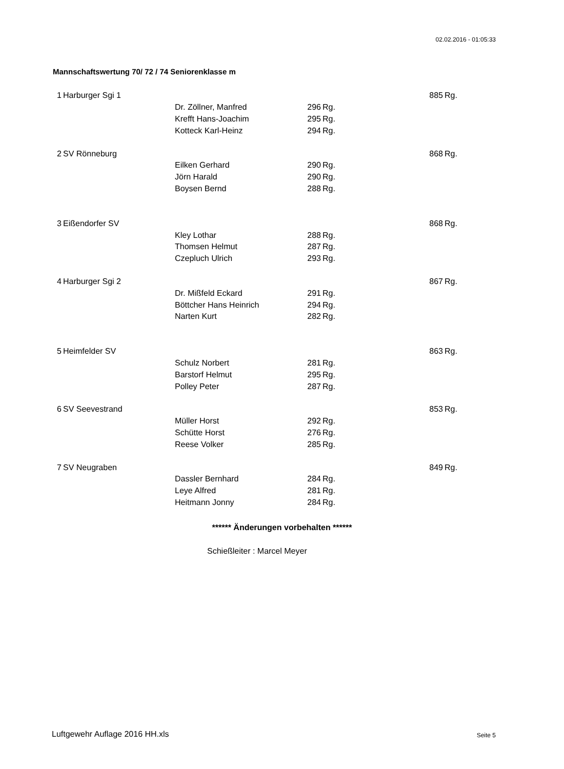02.02.2016 - 01:05:33
Mannschaftswertung 70/ 72 / 74 Seniorenklasse m
| 1 | Harburger Sgi 1 | | | | 885 | Rg. |
| | | Dr. Zöllner, Manfred | 296 | Rg. | | |
| | | Krefft Hans-Joachim | 295 | Rg. | | |
| | | Kotteck Karl-Heinz | 294 | Rg. | | |
| 2 | SV Rönneburg | | | | 868 | Rg. |
| | | Eilken Gerhard | 290 | Rg. | | |
| | | Jörn Harald | 290 | Rg. | | |
| | | Boysen Bernd | 288 | Rg. | | |
| 3 | Eißendorfer SV | | | | 868 | Rg. |
| | | Kley Lothar | 288 | Rg. | | |
| | | Thomsen Helmut | 287 | Rg. | | |
| | | Czepluch Ulrich | 293 | Rg. | | |
| 4 | Harburger Sgi 2 | | | | 867 | Rg. |
| | | Dr. Mißfeld Eckard | 291 | Rg. | | |
| | | Böttcher Hans Heinrich | 294 | Rg. | | |
| | | Narten Kurt | 282 | Rg. | | |
| 5 | Heimfelder SV | | | | 863 | Rg. |
| | | Schulz Norbert | 281 | Rg. | | |
| | | Barstorf Helmut | 295 | Rg. | | |
| | | Polley Peter | 287 | Rg. | | |
| 6 | SV Seevestrand | | | | 853 | Rg. |
| | | Müller Horst | 292 | Rg. | | |
| | | Schütte Horst | 276 | Rg. | | |
| | | Reese Volker | 285 | Rg. | | |
| 7 | SV Neugraben | | | | 849 | Rg. |
| | | Dassler Bernhard | 284 | Rg. | | |
| | | Leye Alfred | 281 | Rg. | | |
| | | Heitmann Jonny | 284 | Rg. | | |
****** Änderungen vorbehalten ******
Schießleiter : Marcel Meyer
Luftgewehr Auflage 2016 HH.xls Seite 5